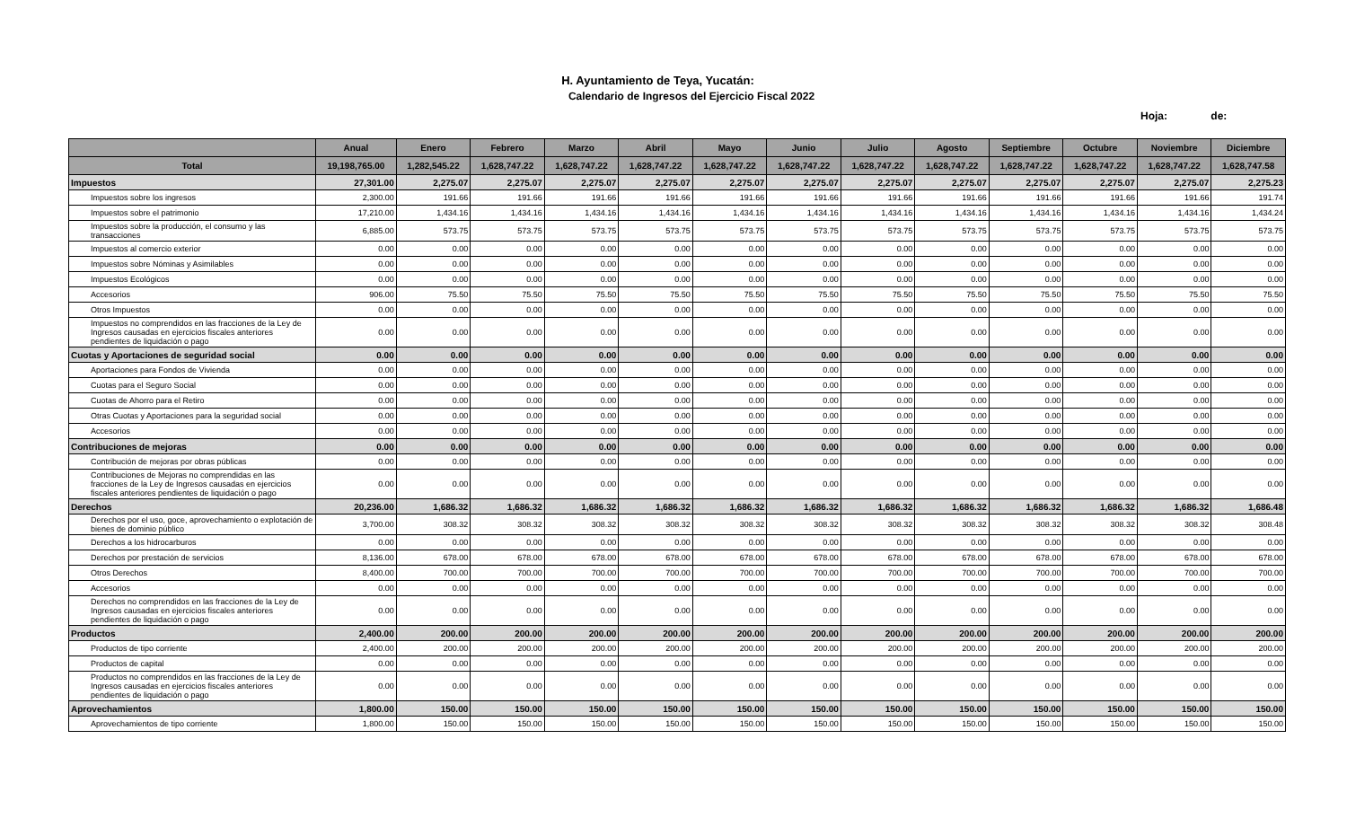H. Ayuntamiento de Teya, Yucatán:
Calendario de Ingresos del Ejercicio Fiscal 2022
Hoja: de:
| | Anual | Enero | Febrero | Marzo | Abril | Mayo | Junio | Julio | Agosto | Septiembre | Octubre | Noviembre | Diciembre |
| --- | --- | --- | --- | --- | --- | --- | --- | --- | --- | --- | --- | --- | --- |
| Total | 19,198,765.00 | 1,282,545.22 | 1,628,747.22 | 1,628,747.22 | 1,628,747.22 | 1,628,747.22 | 1,628,747.22 | 1,628,747.22 | 1,628,747.22 | 1,628,747.22 | 1,628,747.22 | 1,628,747.22 | 1,628,747.58 |
| Impuestos | 27,301.00 | 2,275.07 | 2,275.07 | 2,275.07 | 2,275.07 | 2,275.07 | 2,275.07 | 2,275.07 | 2,275.07 | 2,275.07 | 2,275.07 | 2,275.07 | 2,275.23 |
| Impuestos sobre los ingresos | 2,300.00 | 191.66 | 191.66 | 191.66 | 191.66 | 191.66 | 191.66 | 191.66 | 191.66 | 191.66 | 191.66 | 191.66 | 191.74 |
| Impuestos sobre el patrimonio | 17,210.00 | 1,434.16 | 1,434.16 | 1,434.16 | 1,434.16 | 1,434.16 | 1,434.16 | 1,434.16 | 1,434.16 | 1,434.16 | 1,434.16 | 1,434.16 | 1,434.24 |
| Impuestos sobre la producción, el consumo y las transacciones | 6,885.00 | 573.75 | 573.75 | 573.75 | 573.75 | 573.75 | 573.75 | 573.75 | 573.75 | 573.75 | 573.75 | 573.75 | 573.75 |
| Impuestos al comercio exterior | 0.00 | 0.00 | 0.00 | 0.00 | 0.00 | 0.00 | 0.00 | 0.00 | 0.00 | 0.00 | 0.00 | 0.00 | 0.00 |
| Impuestos sobre Nóminas y Asimilables | 0.00 | 0.00 | 0.00 | 0.00 | 0.00 | 0.00 | 0.00 | 0.00 | 0.00 | 0.00 | 0.00 | 0.00 | 0.00 |
| Impuestos Ecológicos | 0.00 | 0.00 | 0.00 | 0.00 | 0.00 | 0.00 | 0.00 | 0.00 | 0.00 | 0.00 | 0.00 | 0.00 | 0.00 |
| Accesorios | 906.00 | 75.50 | 75.50 | 75.50 | 75.50 | 75.50 | 75.50 | 75.50 | 75.50 | 75.50 | 75.50 | 75.50 | 75.50 |
| Otros Impuestos | 0.00 | 0.00 | 0.00 | 0.00 | 0.00 | 0.00 | 0.00 | 0.00 | 0.00 | 0.00 | 0.00 | 0.00 | 0.00 |
| Impuestos no comprendidos en las fracciones de la Ley de Ingresos causadas en ejercicios fiscales anteriores pendientes de liquidación o pago | 0.00 | 0.00 | 0.00 | 0.00 | 0.00 | 0.00 | 0.00 | 0.00 | 0.00 | 0.00 | 0.00 | 0.00 | 0.00 |
| Cuotas y Aportaciones de seguridad social | 0.00 | 0.00 | 0.00 | 0.00 | 0.00 | 0.00 | 0.00 | 0.00 | 0.00 | 0.00 | 0.00 | 0.00 | 0.00 |
| Aportaciones para Fondos de Vivienda | 0.00 | 0.00 | 0.00 | 0.00 | 0.00 | 0.00 | 0.00 | 0.00 | 0.00 | 0.00 | 0.00 | 0.00 | 0.00 |
| Cuotas para el Seguro Social | 0.00 | 0.00 | 0.00 | 0.00 | 0.00 | 0.00 | 0.00 | 0.00 | 0.00 | 0.00 | 0.00 | 0.00 | 0.00 |
| Cuotas de Ahorro para el Retiro | 0.00 | 0.00 | 0.00 | 0.00 | 0.00 | 0.00 | 0.00 | 0.00 | 0.00 | 0.00 | 0.00 | 0.00 | 0.00 |
| Otras Cuotas y Aportaciones para la seguridad social | 0.00 | 0.00 | 0.00 | 0.00 | 0.00 | 0.00 | 0.00 | 0.00 | 0.00 | 0.00 | 0.00 | 0.00 | 0.00 |
| Accesorios | 0.00 | 0.00 | 0.00 | 0.00 | 0.00 | 0.00 | 0.00 | 0.00 | 0.00 | 0.00 | 0.00 | 0.00 | 0.00 |
| Contribuciones de mejoras | 0.00 | 0.00 | 0.00 | 0.00 | 0.00 | 0.00 | 0.00 | 0.00 | 0.00 | 0.00 | 0.00 | 0.00 | 0.00 |
| Contribución de mejoras por obras públicas | 0.00 | 0.00 | 0.00 | 0.00 | 0.00 | 0.00 | 0.00 | 0.00 | 0.00 | 0.00 | 0.00 | 0.00 | 0.00 |
| Contribuciones de Mejoras no comprendidas en las fracciones de la Ley de Ingresos causadas en ejercicios fiscales anteriores pendientes de liquidación o pago | 0.00 | 0.00 | 0.00 | 0.00 | 0.00 | 0.00 | 0.00 | 0.00 | 0.00 | 0.00 | 0.00 | 0.00 | 0.00 |
| Derechos | 20,236.00 | 1,686.32 | 1,686.32 | 1,686.32 | 1,686.32 | 1,686.32 | 1,686.32 | 1,686.32 | 1,686.32 | 1,686.32 | 1,686.32 | 1,686.32 | 1,686.48 |
| Derechos por el uso, goce, aprovechamiento o explotación de bienes de dominio público | 3,700.00 | 308.32 | 308.32 | 308.32 | 308.32 | 308.32 | 308.32 | 308.32 | 308.32 | 308.32 | 308.32 | 308.32 | 308.48 |
| Derechos a los hidrocarburos | 0.00 | 0.00 | 0.00 | 0.00 | 0.00 | 0.00 | 0.00 | 0.00 | 0.00 | 0.00 | 0.00 | 0.00 | 0.00 |
| Derechos por prestación de servicios | 8,136.00 | 678.00 | 678.00 | 678.00 | 678.00 | 678.00 | 678.00 | 678.00 | 678.00 | 678.00 | 678.00 | 678.00 | 678.00 |
| Otros Derechos | 8,400.00 | 700.00 | 700.00 | 700.00 | 700.00 | 700.00 | 700.00 | 700.00 | 700.00 | 700.00 | 700.00 | 700.00 | 700.00 |
| Accesorios | 0.00 | 0.00 | 0.00 | 0.00 | 0.00 | 0.00 | 0.00 | 0.00 | 0.00 | 0.00 | 0.00 | 0.00 | 0.00 |
| Derechos no comprendidos en las fracciones de la Ley de Ingresos causadas en ejercicios fiscales anteriores pendientes de liquidación o pago | 0.00 | 0.00 | 0.00 | 0.00 | 0.00 | 0.00 | 0.00 | 0.00 | 0.00 | 0.00 | 0.00 | 0.00 | 0.00 |
| Productos | 2,400.00 | 200.00 | 200.00 | 200.00 | 200.00 | 200.00 | 200.00 | 200.00 | 200.00 | 200.00 | 200.00 | 200.00 | 200.00 |
| Productos de tipo corriente | 2,400.00 | 200.00 | 200.00 | 200.00 | 200.00 | 200.00 | 200.00 | 200.00 | 200.00 | 200.00 | 200.00 | 200.00 | 200.00 |
| Productos de capital | 0.00 | 0.00 | 0.00 | 0.00 | 0.00 | 0.00 | 0.00 | 0.00 | 0.00 | 0.00 | 0.00 | 0.00 | 0.00 |
| Productos no comprendidos en las fracciones de la Ley de Ingresos causadas en ejercicios fiscales anteriores pendientes de liquidación o pago | 0.00 | 0.00 | 0.00 | 0.00 | 0.00 | 0.00 | 0.00 | 0.00 | 0.00 | 0.00 | 0.00 | 0.00 | 0.00 |
| Aprovechamientos | 1,800.00 | 150.00 | 150.00 | 150.00 | 150.00 | 150.00 | 150.00 | 150.00 | 150.00 | 150.00 | 150.00 | 150.00 | 150.00 |
| Aprovechamientos de tipo corriente | 1,800.00 | 150.00 | 150.00 | 150.00 | 150.00 | 150.00 | 150.00 | 150.00 | 150.00 | 150.00 | 150.00 | 150.00 | 150.00 |